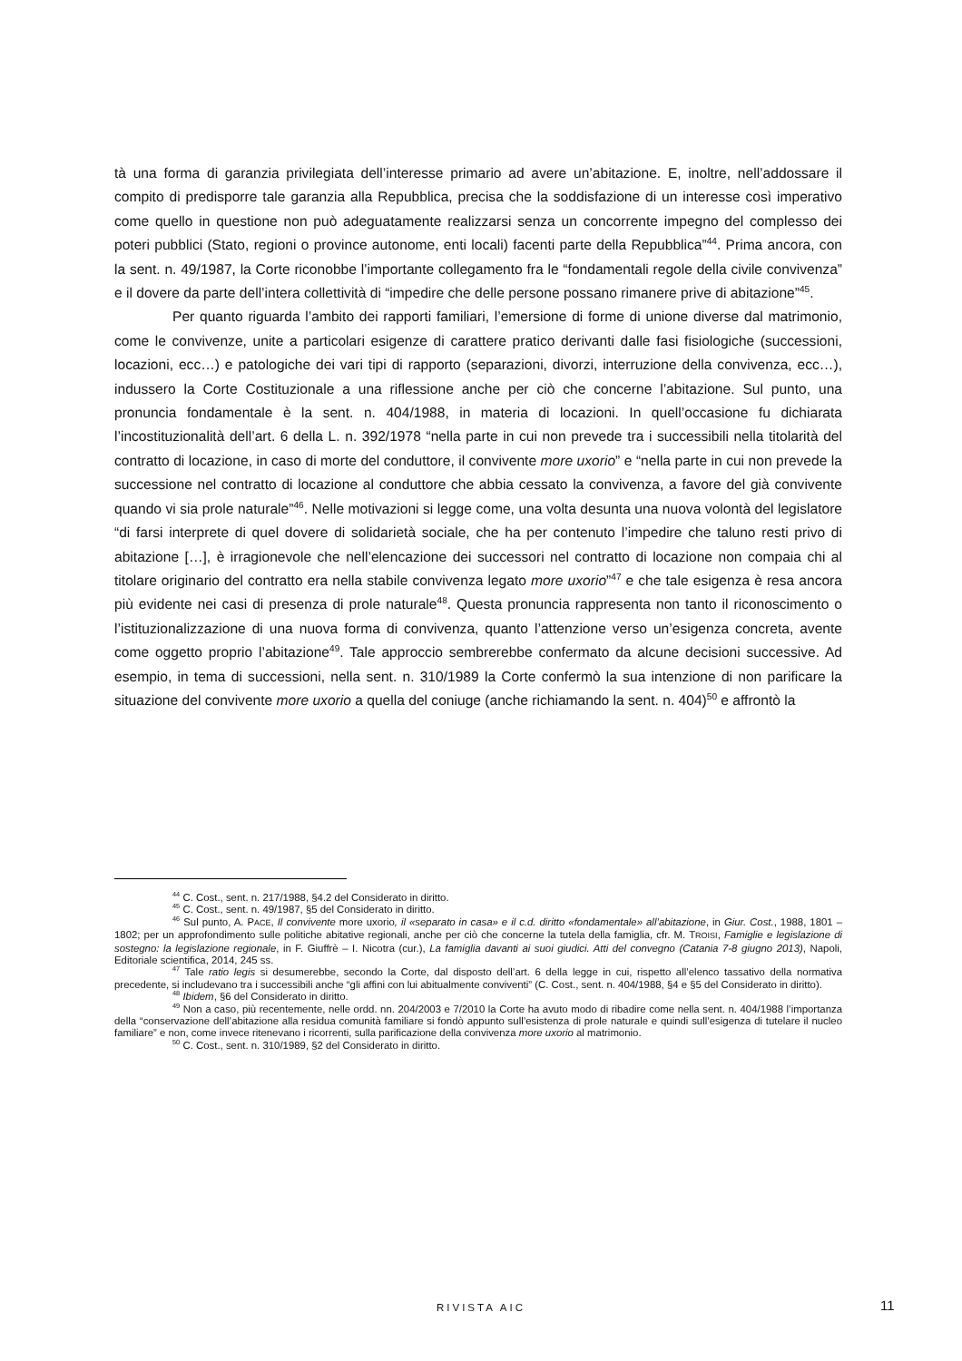tà una forma di garanzia privilegiata dell’interesse primario ad avere un’abitazione. E, inoltre, nell’addossare il compito di predisporre tale garanzia alla Repubblica, precisa che la soddisfazione di un interesse così imperativo come quello in questione non può adeguatamente realizzarsi senza un concorrente impegno del complesso dei poteri pubblici (Stato, regioni o province autonome, enti locali) facenti parte della Repubblica”<sup>44</sup>. Prima ancora, con la sent. n. 49/1987, la Corte riconobbe l’importante collegamento fra le “fondamentali regole della civile convivenza” e il dovere da parte dell’intera collettività di “impedire che delle persone possano rimanere prive di abitazione”<sup>45</sup>.
Per quanto riguarda l’ambito dei rapporti familiari, l’emersione di forme di unione diverse dal matrimonio, come le convivenze, unite a particolari esigenze di carattere pratico derivanti dalle fasi fisiologiche (successioni, locazioni, ecc…) e patologiche dei vari tipi di rapporto (separazioni, divorzi, interruzione della convivenza, ecc…), indussero la Corte Costituzionale a una riflessione anche per ciò che concerne l’abitazione. Sul punto, una pronuncia fondamentale è la sent. n. 404/1988, in materia di locazioni. In quell’occasione fu dichiarata l’incostituzionalità dell’art. 6 della L. n. 392/1978 “nella parte in cui non prevede tra i successibili nella titolarità del contratto di locazione, in caso di morte del conduttore, il convivente more uxorio” e “nella parte in cui non prevede la successione nel contratto di locazione al conduttore che abbia cessato la convivenza, a favore del già convivente quando vi sia prole naturale”<sup>46</sup>. Nelle motivazioni si legge come, una volta desunta una nuova volontà del legislatore “di farsi interprete di quel dovere di solidarietà sociale, che ha per contenuto l’impedire che taluno resti privo di abitazione […], è irragionevole che nell’elencazione dei successori nel contratto di locazione non compaia chi al titolare originario del contratto era nella stabile convivenza legato more uxorio”<sup>47</sup> e che tale esigenza è resa ancora più evidente nei casi di presenza di prole naturale<sup>48</sup>. Questa pronuncia rappresenta non tanto il riconoscimento o l’istituzionalizzazione di una nuova forma di convivenza, quanto l’attenzione verso un’esigenza concreta, avente come oggetto proprio l’abitazione<sup>49</sup>. Tale approccio sembrerebbe confermato da alcune decisioni successive. Ad esempio, in tema di successioni, nella sent. n. 310/1989 la Corte confermò la sua intenzione di non parificare la situazione del convivente more uxorio a quella del coniuge (anche richiamando la sent. n. 404)<sup>50</sup> e affrontò la
<sup>44</sup> C. Cost., sent. n. 217/1988, §4.2 del Considerato in diritto.
<sup>45</sup> C. Cost., sent. n. 49/1987, §5 del Considerato in diritto.
<sup>46</sup> Sul punto, A. PACE, Il convivente more uxorio, il «separato in casa» e il c.d. diritto «fondamentale» all’abitazione, in Giur. Cost., 1988, 1801 – 1802; per un approfondimento sulle politiche abitative regionali, anche per ciò che concerne la tutela della famiglia, cfr. M. TROISI, Famiglie e legislazione di sostegno: la legislazione regionale, in F. Giuffrè – I. Nicotra (cur.), La famiglia davanti ai suoi giudici. Atti del convegno (Catania 7-8 giugno 2013), Napoli, Editoriale scientifica, 2014, 245 ss.
<sup>47</sup> Tale ratio legis si desumerebbe, secondo la Corte, dal disposto dell’art. 6 della legge in cui, rispetto all’elenco tassativo della normativa precedente, si includevano tra i successibili anche “gli affini con lui abitualmente conviventi” (C. Cost., sent. n. 404/1988, §4 e §5 del Considerato in diritto).
<sup>48</sup> Ibidem, §6 del Considerato in diritto.
<sup>49</sup> Non a caso, più recentemente, nelle ordd. nn. 204/2003 e 7/2010 la Corte ha avuto modo di ribadire come nella sent. n. 404/1988 l’importanza della “conservazione dell’abitazione alla residua comunità familiare si fondò appunto sull’esistenza di prole naturale e quindi sull’esigenza di tutelare il nucleo familiare” e non, come invece ritenevano i ricorrenti, sulla parificazione della convivenza more uxorio al matrimonio.
<sup>50</sup> C. Cost., sent. n. 310/1989, §2 del Considerato in diritto.
RIVISTA AIC 11